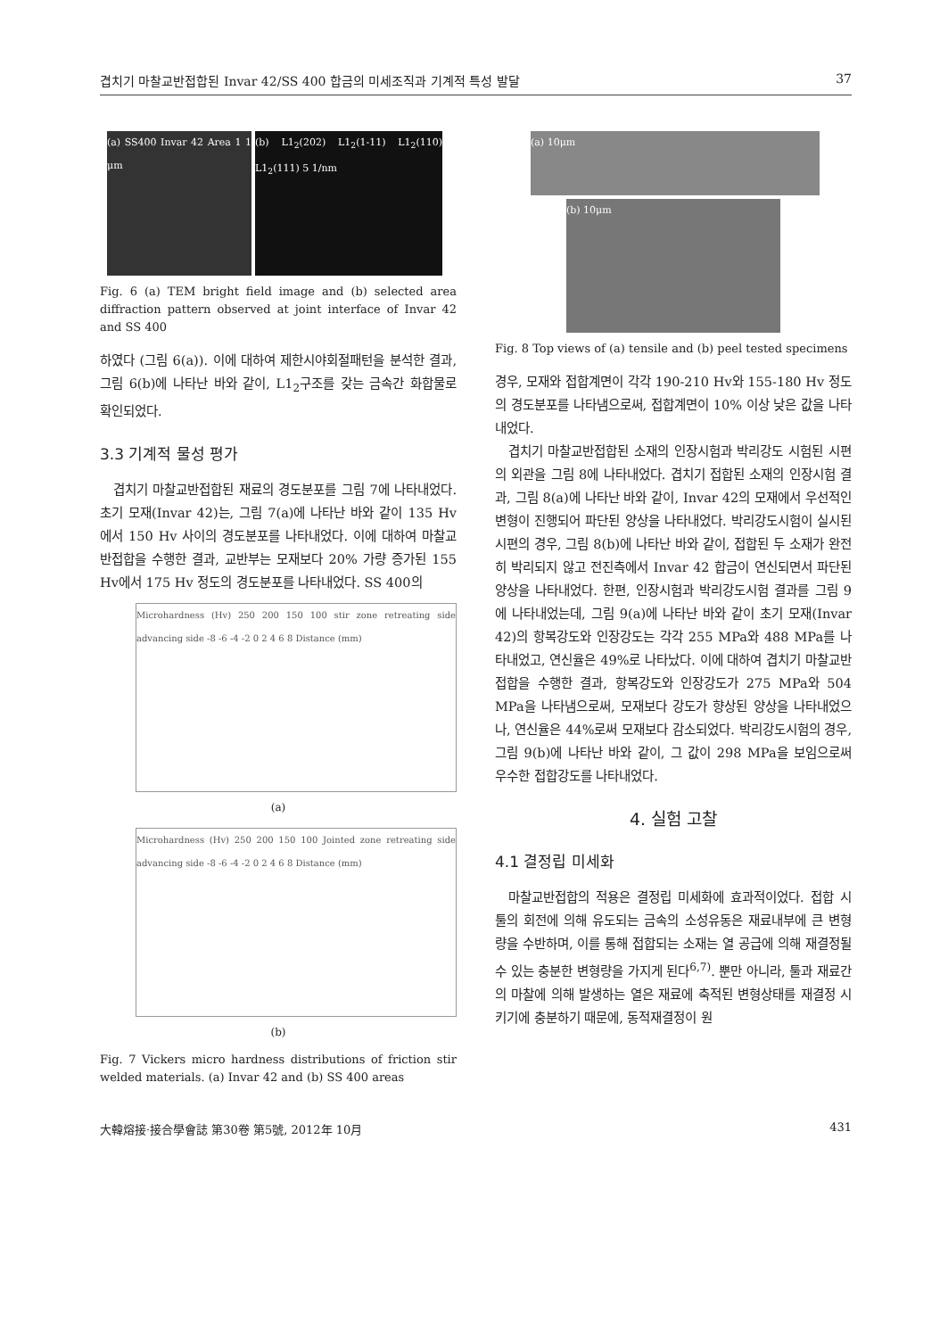겹치기 마찰교반접합된 Invar 42/SS 400 합금의 미세조직과 기계적 특성 발달 37
(a) SS400 Invar 42 Area 1 1 μm
(b) L1<sub>2</sub>(202) L1<sub>2</sub>(1-11) L1<sub>2</sub>(110) L1<sub>2</sub>(111) 5 1/nm
Fig. 6 (a) TEM bright field image and (b) selected area diffraction pattern observed at joint interface of Invar 42 and SS 400
하였다 (그림 6(a)). 이에 대하여 제한시야회절패턴을 분석한 결과, 그림 6(b)에 나타난 바와 같이, L1<sub>2</sub>구조를 갖는 금속간 화합물로 확인되었다.
3.3 기계적 물성 평가
겹치기 마찰교반접합된 재료의 경도분포를 그림 7에 나타내었다. 초기 모재(Invar 42)는, 그림 7(a)에 나타난 바와 같이 135 Hv에서 150 Hv 사이의 경도분포를 나타내었다. 이에 대하여 마찰교반접합을 수행한 결과, 교반부는 모재보다 20% 가량 증가된 155 Hv에서 175 Hv 정도의 경도분포를 나타내었다. SS 400의
Microhardness (Hv) 250 200 150 100 stir zone retreating side advancing side -8 -6 -4 -2 0 2 4 6 8 Distance (mm)
(a)
Microhardness (Hv) 250 200 150 100 Jointed zone retreating side advancing side -8 -6 -4 -2 0 2 4 6 8 Distance (mm)
(b)
Fig. 7 Vickers micro hardness distributions of friction stir welded materials. (a) Invar 42 and (b) SS 400 areas
(a) 10μm
(b) 10μm
Fig. 8 Top views of (a) tensile and (b) peel tested specimens
경우, 모재와 접합계면이 각각 190-210 Hv와 155-180 Hv 정도의 경도분포를 나타냄으로써, 접합계면이 10% 이상 낮은 값을 나타내었다.
겹치기 마찰교반접합된 소재의 인장시험과 박리강도 시험된 시편의 외관을 그림 8에 나타내었다. 겹치기 접합된 소재의 인장시험 결과, 그림 8(a)에 나타난 바와 같이, Invar 42의 모재에서 우선적인 변형이 진행되어 파단된 양상을 나타내었다. 박리강도시험이 실시된 시편의 경우, 그림 8(b)에 나타난 바와 같이, 접합된 두 소재가 완전히 박리되지 않고 전진측에서 Invar 42 합금이 연신되면서 파단된 양상을 나타내었다. 한편, 인장시험과 박리강도시험 결과를 그림 9에 나타내었는데, 그림 9(a)에 나타난 바와 같이 초기 모재(Invar 42)의 항복강도와 인장강도는 각각 255 MPa와 488 MPa를 나타내었고, 연신율은 49%로 나타났다. 이에 대하여 겹치기 마찰교반접합을 수행한 결과, 항복강도와 인장강도가 275 MPa와 504 MPa을 나타냄으로써, 모재보다 강도가 향상된 양상을 나타내었으나, 연신율은 44%로써 모재보다 감소되었다. 박리강도시험의 경우, 그림 9(b)에 나타난 바와 같이, 그 값이 298 MPa을 보임으로써 우수한 접합강도를 나타내었다.
4. 실험 고찰
4.1 결정립 미세화
마찰교반접합의 적용은 결정립 미세화에 효과적이었다. 접합 시 툴의 회전에 의해 유도되는 금속의 소성유동은 재료내부에 큰 변형량을 수반하며, 이를 통해 접합되는 소재는 열 공급에 의해 재결정될 수 있는 충분한 변형량을 가지게 된다<sup>6,7)</sup>. 뿐만 아니라, 툴과 재료간의 마찰에 의해 발생하는 열은 재료에 축적된 변형상태를 재결정 시키기에 충분하기 때문에, 동적재결정이 원
大韓熔接·接合學會誌 第30卷 第5號, 2012年 10月 431